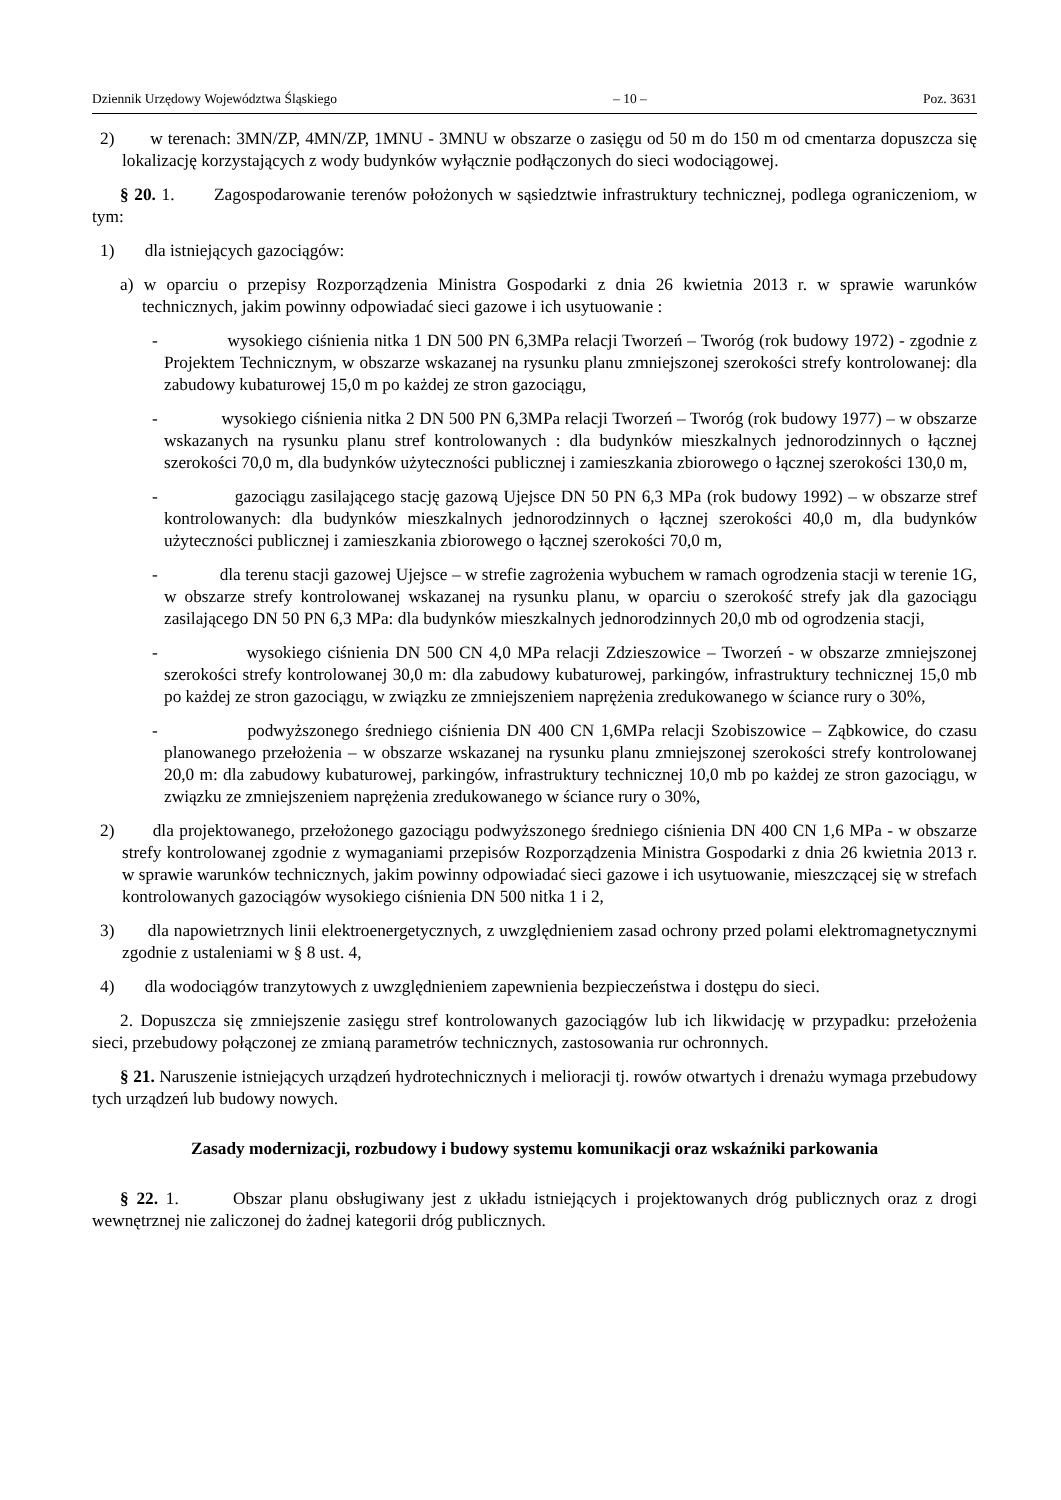Dziennik Urzędowy Województwa Śląskiego – 10 – Poz. 3631
2) w terenach: 3MN/ZP, 4MN/ZP, 1MNU - 3MNU w obszarze o zasięgu od 50 m do 150 m od cmentarza dopuszcza się lokalizację korzystających z wody budynków wyłącznie podłączonych do sieci wodociągowej.
§ 20. 1. Zagospodarowanie terenów położonych w sąsiedztwie infrastruktury technicznej, podlega ograniczeniom, w tym:
1) dla istniejących gazociągów:
a) w oparciu o przepisy Rozporządzenia Ministra Gospodarki z dnia 26 kwietnia 2013 r. w sprawie warunków technicznych, jakim powinny odpowiadać sieci gazowe i ich usytuowanie :
- wysokiego ciśnienia nitka 1 DN 500 PN 6,3MPa relacji Tworzeń – Tworóg (rok budowy 1972) - zgodnie z Projektem Technicznym, w obszarze wskazanej na rysunku planu zmniejszonej szerokości strefy kontrolowanej: dla zabudowy kubaturowej 15,0 m po każdej ze stron gazociągu,
- wysokiego ciśnienia nitka 2 DN 500 PN 6,3MPa relacji Tworzeń – Tworóg (rok budowy 1977) – w obszarze wskazanych na rysunku planu stref kontrolowanych : dla budynków mieszkalnych jednorodzinnych o łącznej szerokości 70,0 m, dla budynków użyteczności publicznej i zamieszkania zbiorowego o łącznej szerokości 130,0 m,
- gazociągu zasilającego stację gazową Ujejsce DN 50 PN 6,3 MPa (rok budowy 1992) – w obszarze stref kontrolowanych: dla budynków mieszkalnych jednorodzinnych o łącznej szerokości 40,0 m, dla budynków użyteczności publicznej i zamieszkania zbiorowego o łącznej szerokości 70,0 m,
- dla terenu stacji gazowej Ujejsce – w strefie zagrożenia wybuchem w ramach ogrodzenia stacji w terenie 1G, w obszarze strefy kontrolowanej wskazanej na rysunku planu, w oparciu o szerokość strefy jak dla gazociągu zasilającego DN 50 PN 6,3 MPa: dla budynków mieszkalnych jednorodzinnych 20,0 mb od ogrodzenia stacji,
- wysokiego ciśnienia DN 500 CN 4,0 MPa relacji Zdzieszowice – Tworzeń - w obszarze zmniejszonej szerokości strefy kontrolowanej 30,0 m: dla zabudowy kubaturowej, parkingów, infrastruktury technicznej 15,0 mb po każdej ze stron gazociągu, w związku ze zmniejszeniem naprężenia zredukowanego w ściance rury o 30%,
- podwyższonego średniego ciśnienia DN 400 CN 1,6MPa relacji Szobiszowice – Ząbkowice, do czasu planowanego przełożenia – w obszarze wskazanej na rysunku planu zmniejszonej szerokości strefy kontrolowanej 20,0 m: dla zabudowy kubaturowej, parkingów, infrastruktury technicznej 10,0 mb po każdej ze stron gazociągu, w związku ze zmniejszeniem naprężenia zredukowanego w ściance rury o 30%,
2) dla projektowanego, przełożonego gazociągu podwyższonego średniego ciśnienia DN 400 CN 1,6 MPa - w obszarze strefy kontrolowanej zgodnie z wymaganiami przepisów Rozporządzenia Ministra Gospodarki z dnia 26 kwietnia 2013 r. w sprawie warunków technicznych, jakim powinny odpowiadać sieci gazowe i ich usytuowanie, mieszczącej się w strefach kontrolowanych gazociągów wysokiego ciśnienia DN 500 nitka 1 i 2,
3) dla napowietrznych linii elektroenergetycznych, z uwzględnieniem zasad ochrony przed polami elektromagnetycznymi zgodnie z ustaleniami w § 8 ust. 4,
4) dla wodociągów tranzytowych z uwzględnieniem zapewnienia bezpieczeństwa i dostępu do sieci.
2. Dopuszcza się zmniejszenie zasięgu stref kontrolowanych gazociągów lub ich likwidację w przypadku: przełożenia sieci, przebudowy połączonej ze zmianą parametrów technicznych, zastosowania rur ochronnych.
§ 21. Naruszenie istniejących urządzeń hydrotechnicznych i melioracji tj. rowów otwartych i drenażu wymaga przebudowy tych urządzeń lub budowy nowych.
Zasady modernizacji, rozbudowy i budowy systemu komunikacji oraz wskaźniki parkowania
§ 22. 1. Obszar planu obsługiwany jest z układu istniejących i projektowanych dróg publicznych oraz z drogi wewnętrznej nie zaliczonej do żadnej kategorii dróg publicznych.